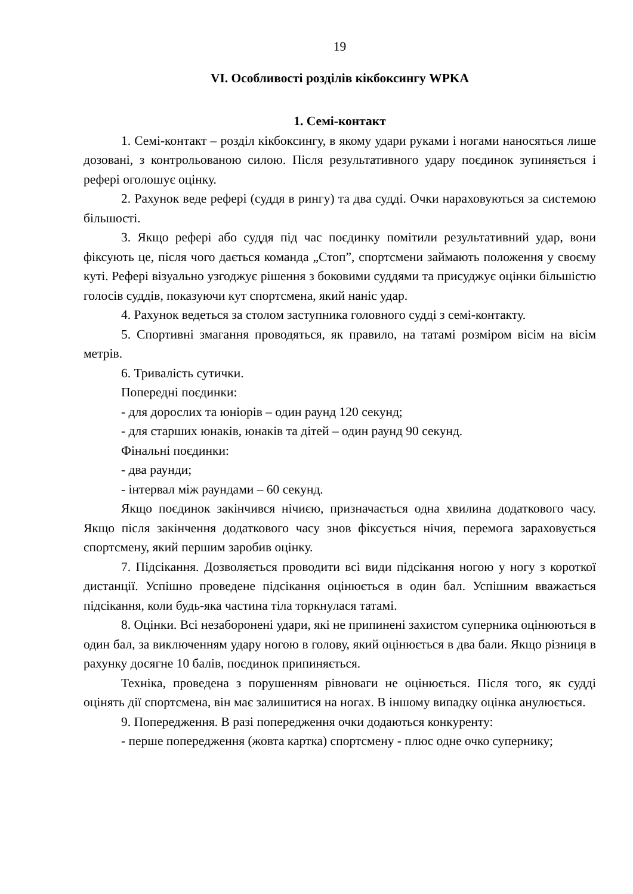19
VI. Особливості розділів кікбоксингу WPKA
1. Семі-контакт
1. Семі-контакт – розділ кікбоксингу, в якому удари руками і ногами наносяться лише дозовані, з контрольованою силою. Після результативного удару поєдинок зупиняється і рефері оголошує оцінку.
2. Рахунок веде рефері (суддя в рингу) та два судді. Очки нараховуються за системою більшості.
3. Якщо рефері або суддя під час поєдинку помітили результативний удар, вони фіксують це, після чого дається команда „Стоп”, спортсмени займають положення у своєму куті. Рефері візуально узгоджує рішення з боковими суддями та присуджує оцінки більшістю голосів суддів, показуючи кут спортсмена, який наніс удар.
4. Рахунок ведеться за столом заступника головного судді з семі-контакту.
5. Спортивні змагання проводяться, як правило, на татамі розміром вісім на вісім метрів.
6. Тривалість сутички.
Попередні поєдинки:
- для дорослих та юніорів – один раунд 120 секунд;
- для старших юнаків, юнаків та дітей – один раунд 90 секунд.
Фінальні поєдинки:
- два раунди;
- інтервал між раундами – 60 секунд.
Якщо поєдинок закінчився нічиєю, призначається одна хвилина додаткового часу. Якщо після закінчення додаткового часу знов фіксується нічия, перемога зараховується спортсмену, який першим заробив оцінку.
7. Підсікання. Дозволяється проводити всі види підсікання ногою у ногу з короткої дистанції. Успішно проведене підсікання оцінюється в один бал. Успішним вважається підсікання, коли будь-яка частина тіла торкнулася татамі.
8. Оцінки. Всі незаборонені удари, які не припинені захистом суперника оцінюються в один бал, за виключенням удару ногою в голову, який оцінюється в два бали. Якщо різниця в рахунку досягне 10 балів, поєдинок припиняється.
Техніка, проведена з порушенням рівноваги не оцінюється. Після того, як судді оцінять дії спортсмена, він має залишитися на ногах. В іншому випадку оцінка анулюється.
9. Попередження. В разі попередження очки додаються конкуренту:
- перше попередження (жовта картка) спортсмену - плюс одне очко супернику;